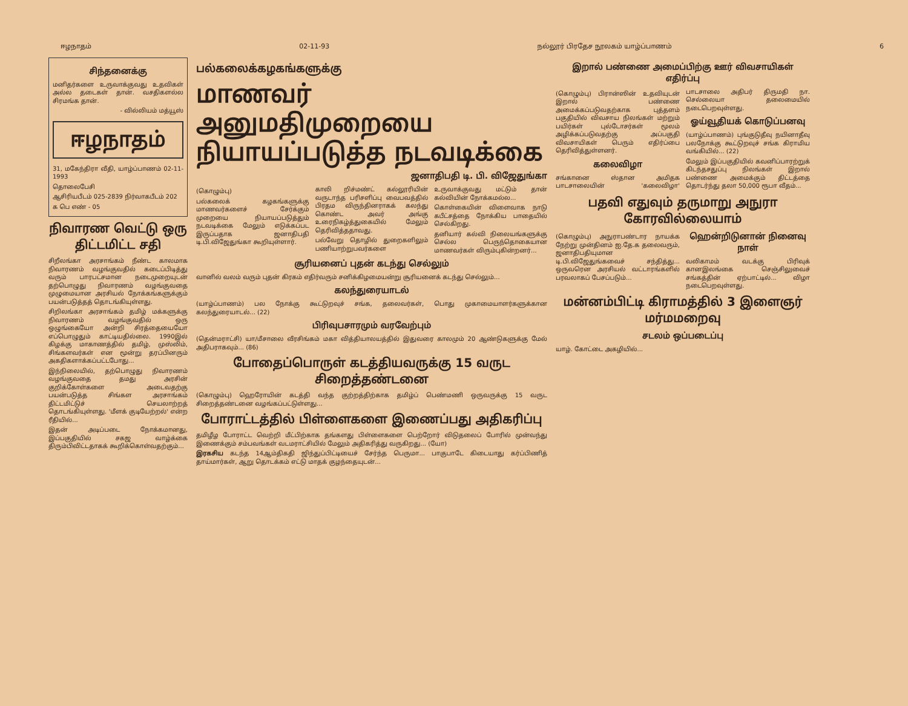ஈழநாதம் 02-11-93 நல்லூர் பிரதேச நூலகம் யாழ்ப்பாணம் 6
சிந்தனைக்கு
மனிதர்களை உருவாக்குவது உதவிகள் அல்ல தடைகள் தான். வசதிகளல்ல சிரமங்க தான்.
- வில்லியம் மத்யூஸ்
ஈழநாதம்
31, மகேந்திரா வீதி, யாழ்ப்பாணம் 02-11-1993
தொலைபேசி
ஆசிரியபீடம் 025-2839 நிர்வாகபீடம் 202
க பெ எண் - 05
நிவாரண வெட்டு ஒரு திட்டமிட்ட சதி
சிறீலங்கா அரசாங்கம் நீண்ட காலமாக நிவாரணம் வழங்குவதில் கடைப்பிடித்து வரும் பாரபட்சமான நடைமுறையுடன் தற்பொழுது நிவாரணம் வழங்குவதை முழுமையான அரசியல் நோக்கங்களுக்கும் பயன்படுத்தத் தொடங்கியுள்ளது.
சிறிலங்கா அரசாங்கம் தமிழ் மக்களுக்கு நிவாரணம் வழங்குவதில் ஒரு ஒழுங்கையோ அன்றி சிரத்தையையோ எப்பொழுதும் காட்டியதில்லை. 1990இல் கிழக்கு மாகாணத்தில் தமிழ், முஸ்லிம், சிங்களவர்கள் என மூன்று தரப்பினரும் அகதிகளாக்கப்பட்டபோது...
இந்நிலையில், தற்பொழுது நிவாரணம் வழங்குவதை தமது அரசின் குறிக்கோள்களை அடைவதற்கு பயன்படுத்த சிங்கள அரசாங்கம் திட்டமிட்டுச் செயலாற்றத் தொடங்கியுள்ளது. 'மீளக் குடியேற்றல்' என்ற ரீதியில்...
இதன் அடிப்படை நோக்கமானது, இப்பகுதியில் சகஜ வாழ்க்கை திரும்பிவிட்டதாகக் கூறிக்கொள்வதற்கும்...
பல்கலைக்கழகங்களுக்கு
மாணவர் அனுமதிமுறையை நியாயப்படுத்த நடவடிக்கை
ஜனாதிபதி டி. பி. விஜேதுங்கா
(கொழும்பு)
பல்கலைக் கழகங்களுக்கு மாணவர்களைச் சேர்க்கும் முறையை நியாயப்படுத்தும் நடவடிக்கை மேலும் எடுக்கப்பட இருப்பதாக ஜனாதிபதி டி.பி.விஜேதுங்கா கூறியுள்ளார்.
காலி றிச்மண்ட் கல்லூரியின் வருடாந்த பரிசளிப்பு வைபவத்தில் பிரதம விருந்தினராகக் கலந்து கொண்ட அவர் அங்கு உரைநிகழ்த்துகையில் மேலும் தெரிவித்ததாவது.
பல்வேறு தொழில் துறைகளிலும் பணியாற்றுபவர்களை உருவாக்குவது மட்டும் தான் கல்வியின் நோக்கமல்ல...
கொள்கையின் விளைவாக நாடு கபீட்சத்தை நோக்கிய பாதையில் செல்கிறது.
தனியார் கல்வி நிலையங்களுக்கு செல்ல பெருந்தொகையான மாணவர்கள் விரும்புகின்றனர்...
சூரியனைப் புதன் கடந்து செல்லும்
வானில் வலம் வரும் புதன் கிரகம் எதிர்வரும் சனிக்கிழமையன்று சூரியனைக் கடந்து செல்லும்...
கலந்துரையாடல்
(யாழ்ப்பாணம்) பல நோக்கு கூட்டுறவுச் சங்க, தலைவர்கள், பொது முகாமையாளர்களுக்கான கலந்துரையாடல்... (22)
பிரிவுபசாரமும் வரவேற்பும்
(தென்மராட்சி) யா/மீசாலை வீரசிங்கம் மகா வித்தியாலயத்தில் இதுவரை காலமும் 20 ஆண்டுகளுக்கு மேல் அதிபராகவும்... (86)
போதைப்பொருள் கடத்தியவருக்கு 15 வருட சிறைத்தண்டனை
(கொழும்பு) ஹெரோயின் கடத்தி வந்த குற்றத்திற்காக தமிழ்ப் பெண்மணி ஒருவருக்கு 15 வருட சிறைத்தண்டனை வழங்கப்பட்டுள்ளது...
போராட்டத்தில் பிள்ளைகளை இணைப்பது அதிகரிப்பு
தமிழீழ போராட்ட வெற்றி மீட்பிற்காக தங்களது பிள்ளைகளை பெற்றோர் விடுதலைப் போரில் முன்வந்து இணைக்கும் சம்பவங்கள் வடமராட்சியில் மேலும் அதிகரித்து வருகிறது... (யோ)
இரகசிய கடந்த 14ஆம்திகதி ஜிந்துப்பிட்டியைச் சேர்ந்த பெருமா... பாகுபாடே கிடையாது கர்ப்பிணித் தாய்மார்கள், ஆறு தொடக்கம் எட்டு மாதக் குழந்தையுடன்...
இறால் பண்ணை அமைப்பிற்கு ஊர் விவசாயிகள் எதிர்ப்பு
(கொழும்பு) பிரான்ஸின் உதவியுடன் இறால் பண்ணை அமைக்கப்படுவதற்காக புத்தளம் பகுதியில் விவசாய நிலங்கள் மற்றும் பயிர்கள் புல்டோசர்கள் மூலம் அழிக்கப்படுவதற்கு அப்பகுதி விவசாயிகள் பெரும் எதிர்ப்பை தெரிவித்துள்ளனர்.
கலைவிழா
சங்கானை ஸ்தான அமிதக பாடசாலையின் 'கலைவிழா' பாடசாலை அதிபர் திருமதி நா. செல்லையா தலைமையில் நடைபெறவுள்ளது.
ஓய்வூதியக் கொடுப்பனவு
(யாழ்ப்பாணம்) புங்குடுதீவு நயினாதீவு பலநோக்கு கூட்டுறவுச் சங்க கிராமிய வங்கியில்... (22)
மேலும் இப்பகுதியில் கவனிப்பாரற்றுக் கிடந்தசதுப்பு நிலங்கள் இறால் பண்ணை அமைக்கும் திட்டத்தை தொடர்ந்து தலா 50,000 ரூபா வீதம்...
பதவி எதுவும் தருமாறு அநுரா கோரவில்லையாம்
(கொழும்பு) அநுராபண்டார நாயக்க நேற்று முன்தினம் ஐ.தே.க தலைவரும், ஜனாதிபதியுமான டி.பி.விஜேதுங்கவைச் சந்தித்து... ஒருவரென அரசியல் வட்டாரங்களில் பரவலாகப் பேசப்படும்...
ஹென்றிடுனான் நினைவு நாள்
வலிகாமம் வடக்கு பிரிவுக் கானஇலங்கை செஞ்சிலுவைச் சங்கத்தின் ஏற்பாட்டில்... விழா நடைபெறவுள்ளது.
மன்னம்பிட்டி கிராமத்தில் 3 இளைஞர் மர்மமறைவு
சடலம் ஒப்படைப்பு
யாழ். கோட்டை அகழியில்...